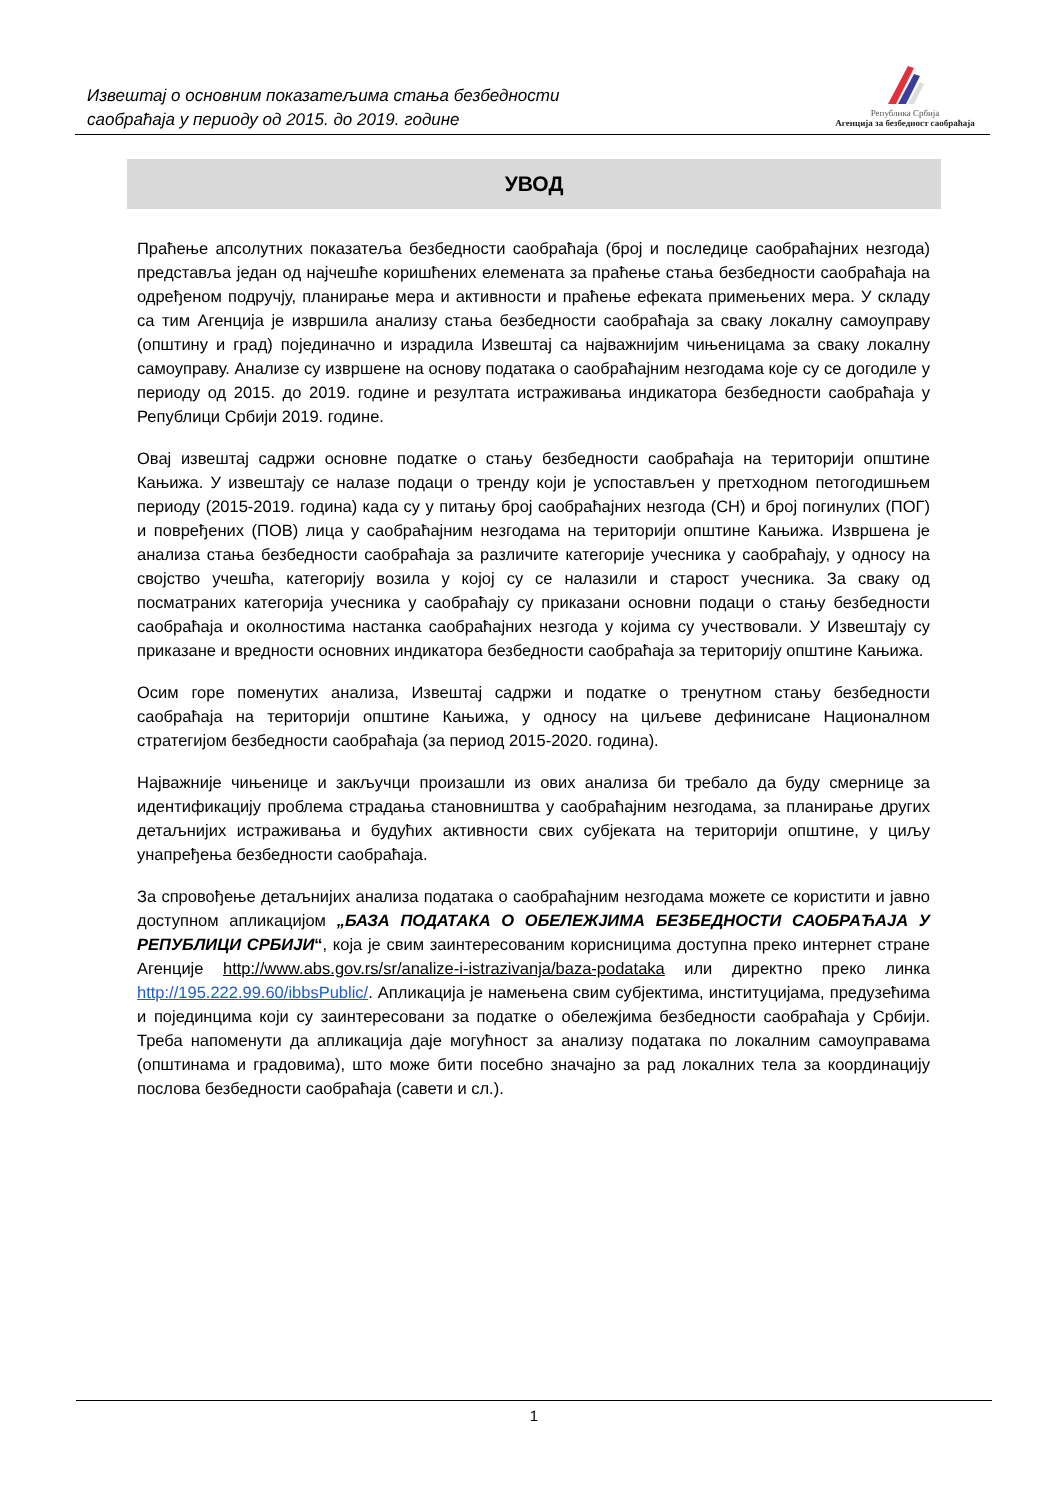Извештај о основним показатељима стања безбедности
саобраћаја у периоду од 2015. до 2019. године
Република Србија
Агенција за безбедност саобраћаја
УВОД
Праћење апсолутних показатеља безбедности саобраћаја (број и последице саобраћајних незгода) представља један од најчешће коришћених елемената за праћење стања безбедности саобраћаја на одређеном подручју, планирање мера и активности и праћење ефеката примењених мера. У складу са тим Агенција је извршила анализу стања безбедности саобраћаја за сваку локалну самоуправу (општину и град) појединачно и израдила Извештај са најважнијим чињеницама за сваку локалну самоуправу. Анализе су извршене на основу података о саобраћајним незгодама које су се догодиле у периоду од 2015. до 2019. године и резултата истраживања индикатора безбедности саобраћаја у Републици Србији 2019. године.
Овај извештај садржи основне податке о стању безбедности саобраћаја на територији општине Кањижа. У извештају се налазе подаци о тренду који је успостављен у претходном петогодишњем периоду (2015-2019. година) када су у питању број саобраћајних незгода (СН) и број погинулих (ПОГ) и повређених (ПОВ) лица у саобраћајним незгодама на територији општине Кањижа. Извршена је анализа стања безбедности саобраћаја за различите категорије учесника у саобраћају, у односу на својство учешћа, категорију возила у којој су се налазили и старост учесника. За сваку од посматраних категорија учесника у саобраћају су приказани основни подаци о стању безбедности саобраћаја и околностима настанка саобраћајних незгода у којима су учествовали. У Извештају су приказане и вредности основних индикатора безбедности саобраћаја за територију општине Кањижа.
Осим горе поменутих анализа, Извештај садржи и податке о тренутном стању безбедности саобраћаја на територији општине Кањижа, у односу на циљеве дефинисане Националном стратегијом безбедности саобраћаја (за период 2015-2020. година).
Најважније чињенице и закључци произашли из ових анализа би требало да буду смернице за идентификацију проблема страдања становништва у саобраћајним незгодама, за планирање других детаљнијих истраживања и будућих активности свих субјеката на територији општине, у циљу унапређења безбедности саобраћаја.
За спровођење детаљнијих анализа података о саобраћајним незгодама можете се користити и јавно доступном апликацијом „БАЗА ПОДАТАКА О ОБЕЛЕЖЈИМА БЕЗБЕДНОСТИ САОБРАЋАЈА У РЕПУБЛИЦИ СРБИЈИ“, која је свим заинтересованим корисницима доступна преко интернет стране Агенције http://www.abs.gov.rs/sr/analize-i-istrazivanja/baza-podataka или директно преко линка http://195.222.99.60/ibbsPublic/. Апликација је намењена свим субјектима, институцијама, предузећима и појединцима који су заинтересовани за податке о обележјима безбедности саобраћаја у Србији. Треба напоменути да апликација даје могућност за анализу података по локалним самоуправама (општинама и градовима), што може бити посебно значајно за рад локалних тела за координацију послова безбедности саобраћаја (савети и сл.).
1